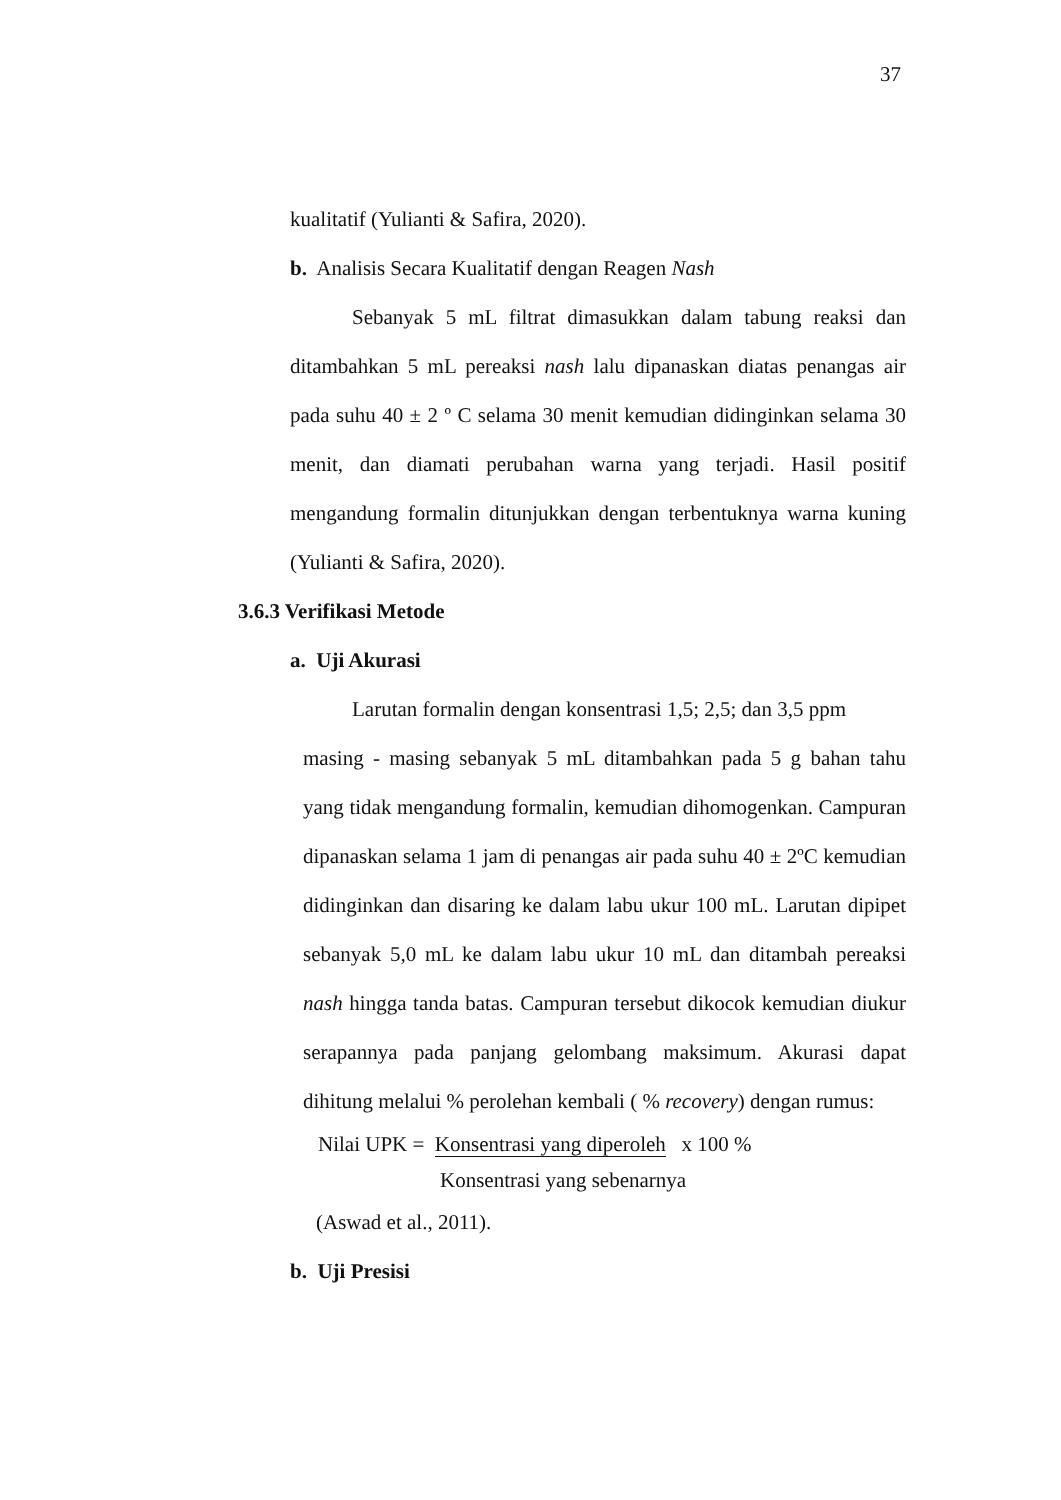37
kualitatif (Yulianti & Safira, 2020).
b. Analisis Secara Kualitatif dengan Reagen Nash
Sebanyak 5 mL filtrat dimasukkan dalam tabung reaksi dan ditambahkan 5 mL pereaksi nash lalu dipanaskan diatas penangas air pada suhu 40 ± 2 º C selama 30 menit kemudian didinginkan selama 30 menit, dan diamati perubahan warna yang terjadi. Hasil positif mengandung formalin ditunjukkan dengan terbentuknya warna kuning (Yulianti & Safira, 2020).
3.6.3 Verifikasi Metode
a. Uji Akurasi
Larutan formalin dengan konsentrasi 1,5; 2,5; dan 3,5 ppm
masing - masing sebanyak 5 mL ditambahkan pada 5 g bahan tahu yang tidak mengandung formalin, kemudian dihomogenkan. Campuran dipanaskan selama 1 jam di penangas air pada suhu 40 ± 2ºC kemudian didinginkan dan disaring ke dalam labu ukur 100 mL. Larutan dipipet sebanyak 5,0 mL ke dalam labu ukur 10 mL dan ditambah pereaksi nash hingga tanda batas. Campuran tersebut dikocok kemudian diukur serapannya pada panjang gelombang maksimum. Akurasi dapat dihitung melalui % perolehan kembali ( % recovery) dengan rumus:
Nilai UPK = Konsentrasi yang diperoleh x 100 %
Konsentrasi yang sebenarnya
(Aswad et al., 2011).
b. Uji Presisi